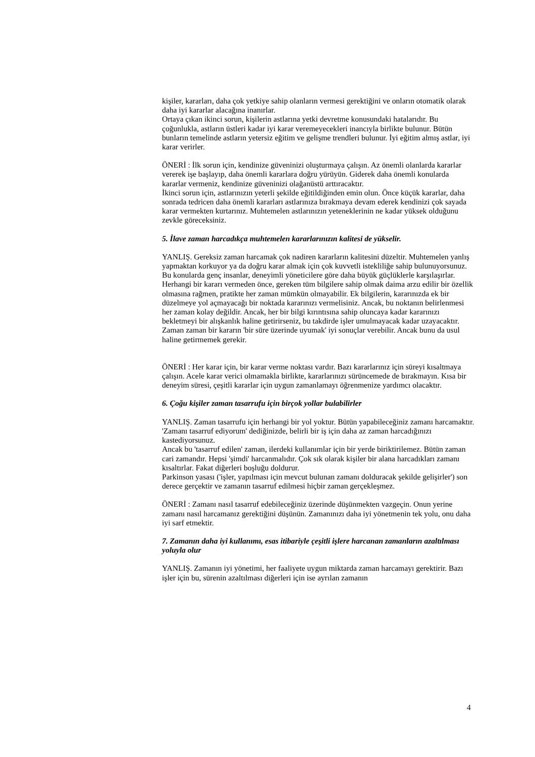kişiler, kararları, daha çok yetkiye sahip olanların vermesi gerektiğini ve onların otomatik olarak daha iyi kararlar alacağına inanırlar.
Ortaya çıkan ikinci sorun, kişilerin astlarına yetki devretme konusundaki hatalarıdır. Bu çoğunlukla, astların üstleri kadar iyi karar veremeyecekleri inancıyla birlikte bulunur. Bütün bunların temelinde astların yetersiz eğitim ve gelişme trendleri bulunur. İyi eğitim almış astlar, iyi karar verirler.
ÖNERİ : İlk sorun için, kendinize güveninizi oluşturmaya çalışın. Az önemli olanlarda kararlar vererek işe başlayıp, daha önemli kararlara doğru yürüyün. Giderek daha önemli konularda kararlar vermeniz, kendinize güveninizi olağanüstü arttıracaktır.
İkinci sorun için, astlarınızın yeterli şekilde eğitildiğinden emin olun. Önce küçük kararlar, daha sonrada tedricen daha önemli kararları astlarınıza bırakmaya devam ederek kendinizi çok sayada karar vermekten kurtarınız. Muhtemelen astlarınızın yeteneklerinin ne kadar yüksek olduğunu zevkle göreceksiniz.
5. İlave zaman harcadıkça muhtemelen kararlarınızın kalitesi de yükselir.
YANLIŞ. Gereksiz zaman harcamak çok nadiren kararların kalitesini düzeltir. Muhtemelen yanlış yapmaktan korkuyor ya da doğru karar almak için çok kuvvetli istekliliğe sahip bulunuyorsunuz. Bu konularda genç insanlar, deneyimli yöneticilere göre daha büyük güçlüklerle karşılaşırlar.
Herhangi bir kararı vermeden önce, gereken tüm bilgilere sahip olmak daima arzu edilir bir özellik olmasına rağmen, pratikte her zaman mümkün olmayabilir. Ek bilgilerin, kararınızda ek bir düzelmeye yol açmayacağı bir noktada kararınızı vermelisiniz. Ancak, bu noktanın belirlenmesi her zaman kolay değildir. Ancak, her bir bilgi kırıntısına sahip oluncaya kadar kararınızı bekletmeyi bir alışkanlık haline getirirseniz, bu takdirde işler umulmayacak kadar uzayacaktır. Zaman zaman bir kararın 'bir süre üzerinde uyumak' iyi sonuçlar verebilir. Ancak bunu da usul haline getirmemek gerekir.
ÖNERİ : Her karar için, bir karar verme noktası vardır. Bazı kararlarınız için süreyi kısaltmaya çalışın. Acele karar verici olmamakla birlikte, kararlarınızı sürüncemede de bırakmayın. Kısa bir deneyim süresi, çeşitli kararlar için uygun zamanlamayı öğrenmenize yardımcı olacaktır.
6. Çoğu kişiler zaman tasarrufu için birçok yollar bulabilirler
YANLIŞ. Zaman tasarrufu için herhangi bir yol yoktur. Bütün yapabileceğiniz zamanı harcamaktır. 'Zamanı tasarruf ediyorum' dediğinizde, belirli bir iş için daha az zaman harcadığınızı kastediyorsunuz.
Ancak bu 'tasarruf edilen' zaman, ilerdeki kullanımlar için bir yerde biriktirilemez. Bütün zaman cari zamandır. Hepsi 'şimdi' harcanmalıdır. Çok sık olarak kişiler bir alana harcadıkları zamanı kısaltırlar. Fakat diğerleri boşluğu doldurur.
Parkinson yasası ('işler, yapılması için mevcut bulunan zamanı dolduracak şekilde gelişirler') son derece gerçektir ve zamanın tasarruf edilmesi hiçbir zaman gerçekleşmez.
ÖNERİ : Zamanı nasıl tasarruf edebileceğiniz üzerinde düşünmekten vazgeçin. Onun yerine zamanı nasıl harcamanız gerektiğini düşünün. Zamanınızı daha iyi yönetmenin tek yolu, onu daha iyi sarf etmektir.
7. Zamanın daha iyi kullanımı, esas itibariyle çeşitli işlere harcanan zamanların azaltılması yoluyla olur
YANLIŞ. Zamanın iyi yönetimi, her faaliyete uygun miktarda zaman harcamayı gerektirir. Bazı işler için bu, sürenin azaltılması diğerleri için ise ayrılan zamanın
4